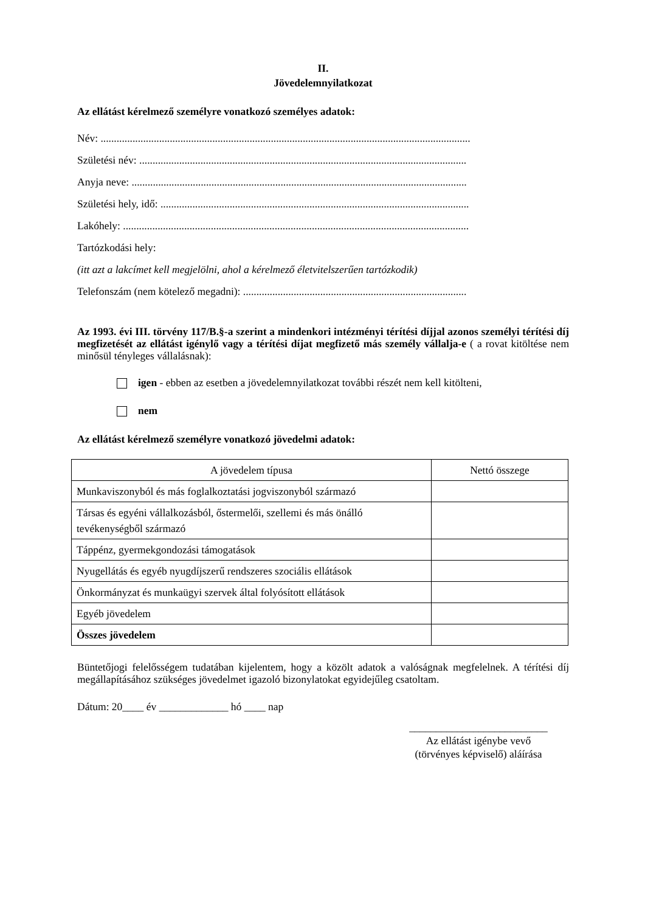II.
Jövedelemnyilatkozat
Az ellátást kérelmező személyre vonatkozó személyes adatok:
Név: ...........................................................................................................................................
Születési név: ...........................................................................................................................
Anyja neve: ..............................................................................................................................
Születési hely, idő: ....................................................................................................................
Lakóhely: ..................................................................................................................................
Tartózkodási hely:
(itt azt a lakcímet kell megjelölni, ahol a kérelmező életvitelszerűen tartózkodik)
Telefonszám (nem kötelező megadni): ....................................................................................
Az 1993. évi III. törvény 117/B.§-a szerint a mindenkori intézményi térítési díjjal azonos személyi térítési díj megfizetését az ellátást igénylő vagy a térítési díjat megfizető más személy vállalja-e ( a rovat kitöltése nem minősül tényleges vállalásnak):
igen - ebben az esetben a jövedelemnyilatkozat további részét nem kell kitölteni,
nem
Az ellátást kérelmező személyre vonatkozó jövedelmi adatok:
| A jövedelem típusa | Nettó összege |
| --- | --- |
| Munkaviszonyból és más foglalkoztatási jogviszonyból származó | |
| Társas és egyéni vállalkozásból, őstermelői, szellemi és más önálló tevékenységből származó | |
| Táppénz, gyermekgondozási támogatások | |
| Nyugellátás és egyéb nyugdíjszerű rendszeres szociális ellátások | |
| Önkormányzat és munkaügyi szervek által folyósított ellátások | |
| Egyéb jövedelem | |
| Összes jövedelem | |
Büntetőjogi felelősségem tudatában kijelentem, hogy a közölt adatok a valóságnak megfelelnek. A térítési díj megállapításához szükséges jövedelmet igazoló bizonylatokat egyidejűleg csatoltam.
Dátum: 20____ év _____________ hó ____ nap
__________________________
Az ellátást igénybe vevő
(törvényes képviselő) aláírása